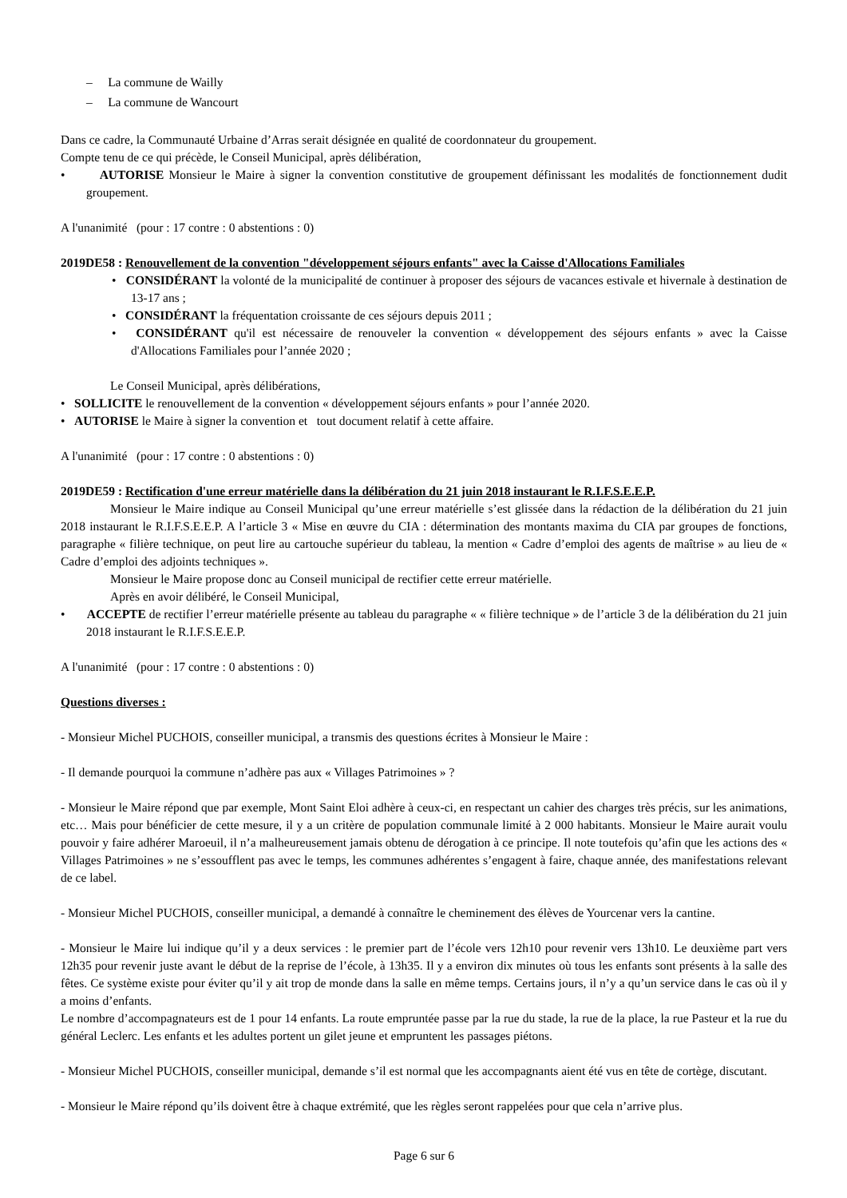– La commune de Wailly
– La commune de Wancourt
Dans ce cadre, la Communauté Urbaine d’Arras serait désignée en qualité de coordonnateur du groupement.
Compte tenu de ce qui précède, le Conseil Municipal, après délibération,
• AUTORISE Monsieur le Maire à signer la convention constitutive de groupement définissant les modalités de fonctionnement dudit groupement.
A l'unanimité (pour : 17 contre : 0 abstentions : 0)
2019DE58 : Renouvellement de la convention "développement séjours enfants" avec la Caisse d'Allocations Familiales
• CONSIDÉRANT la volonté de la municipalité de continuer à proposer des séjours de vacances estivale et hivernale à destination de 13-17 ans ;
• CONSIDÉRANT la fréquentation croissante de ces séjours depuis 2011 ;
• CONSIDÉRANT qu'il est nécessaire de renouveler la convention « développement des séjours enfants » avec la Caisse d'Allocations Familiales pour l’année 2020 ;
Le Conseil Municipal, après délibérations,
• SOLLICITE le renouvellement de la convention « développement séjours enfants » pour l’année 2020.
• AUTORISE le Maire à signer la convention et tout document relatif à cette affaire.
A l'unanimité (pour : 17 contre : 0 abstentions : 0)
2019DE59 : Rectification d'une erreur matérielle dans la délibération du 21 juin 2018 instaurant le R.I.F.S.E.E.P.
Monsieur le Maire indique au Conseil Municipal qu’une erreur matérielle s’est glissée dans la rédaction de la délibération du 21 juin 2018 instaurant le R.I.F.S.E.E.P. A l’article 3 « Mise en œuvre du CIA : détermination des montants maxima du CIA par groupes de fonctions, paragraphe « filière technique, on peut lire au cartouche supérieur du tableau, la mention « Cadre d’emploi des agents de maîtrise » au lieu de « Cadre d’emploi des adjoints techniques ».
Monsieur le Maire propose donc au Conseil municipal de rectifier cette erreur matérielle.
Après en avoir délibéré, le Conseil Municipal,
• ACCEPTE de rectifier l’erreur matérielle présente au tableau du paragraphe « « filière technique » de l’article 3 de la délibération du 21 juin 2018 instaurant le R.I.F.S.E.E.P.
A l'unanimité (pour : 17 contre : 0 abstentions : 0)
Questions diverses :
- Monsieur Michel PUCHOIS, conseiller municipal, a transmis des questions écrites à Monsieur le Maire :
- Il demande pourquoi la commune n’adhère pas aux « Villages Patrimoines » ?
- Monsieur le Maire répond que par exemple, Mont Saint Eloi adhère à ceux-ci, en respectant un cahier des charges très précis, sur les animations, etc… Mais pour bénéficier de cette mesure, il y a un critère de population communale limité à 2 000 habitants. Monsieur le Maire aurait voulu pouvoir y faire adhérer Maroeuil, il n’a malheureusement jamais obtenu de dérogation à ce principe. Il note toutefois qu’afin que les actions des « Villages Patrimoines » ne s’essoufflent pas avec le temps, les communes adhérentes s’engagent à faire, chaque année, des manifestations relevant de ce label.
- Monsieur Michel PUCHOIS, conseiller municipal, a demandé à connaître le cheminement des élèves de Yourcenar vers la cantine.
- Monsieur le Maire lui indique qu’il y a deux services : le premier part de l’école vers 12h10 pour revenir vers 13h10. Le deuxième part vers 12h35 pour revenir juste avant le début de la reprise de l’école, à 13h35. Il y a environ dix minutes où tous les enfants sont présents à la salle des fêtes. Ce système existe pour éviter qu’il y ait trop de monde dans la salle en même temps. Certains jours, il n’y a qu’un service dans le cas où il y a moins d’enfants.
Le nombre d’accompagnateurs est de 1 pour 14 enfants. La route empruntée passe par la rue du stade, la rue de la place, la rue Pasteur et la rue du général Leclerc. Les enfants et les adultes portent un gilet jeune et empruntent les passages piétons.
- Monsieur Michel PUCHOIS, conseiller municipal, demande s’il est normal que les accompagnants aient été vus en tête de cortège, discutant.
- Monsieur le Maire répond qu’ils doivent être à chaque extrémité, que les règles seront rappelées pour que cela n’arrive plus.
Page 6 sur 6